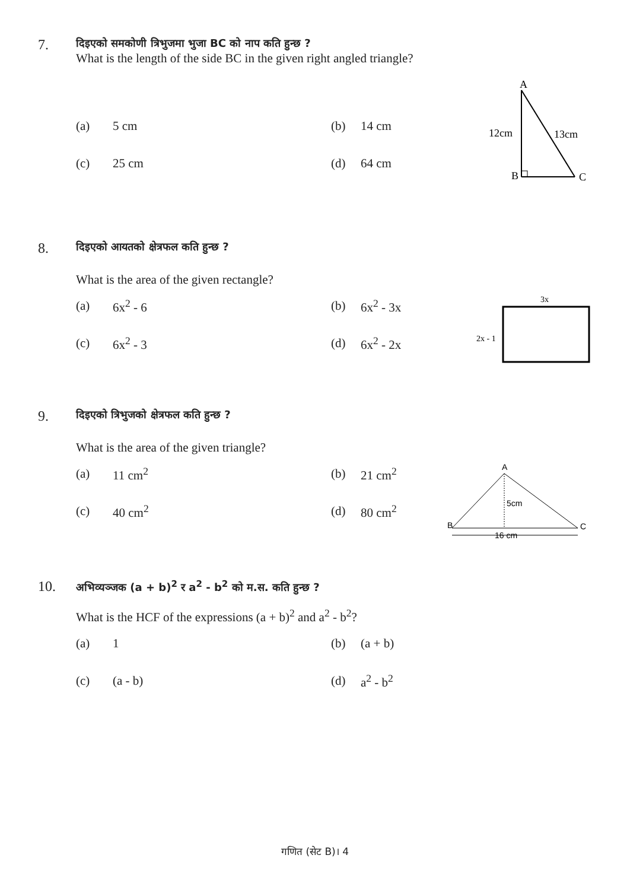7.
दिइएको समकोणी त्रिभुजमा भुजा BC को नाप कति हुन्छ ?
What is the length of the side BC in the given right angled triangle?
(a) 5 cm (b) 14 cm
(c) 25 cm (d) 64 cm
A
12cm
13cm
B
C
8.
दिइएको आयतको क्षेत्रफल कति हुन्छ ?
What is the area of the given rectangle?
(a) 6x<sup>2</sup> - 6 (b) 6x<sup>2</sup> - 3x
(c) 6x<sup>2</sup> - 3 (d) 6x<sup>2</sup> - 2x
3x
2x - 1
9.
दिइएको त्रिभुजको क्षेत्रफल कति हुन्छ ?
What is the area of the given triangle?
(a) 11 cm<sup>2</sup> (b) 21 cm<sup>2</sup>
(c) 40 cm<sup>2</sup> (d) 80 cm<sup>2</sup>
A
5cm
B
C
16 cm
10.
अभिव्यञ्जक (a + b)<sup>2</sup> र a<sup>2</sup> - b<sup>2</sup> को म.स. कति हुन्छ ?
What is the HCF of the expressions (a + b)<sup>2</sup> and a<sup>2</sup> - b<sup>2</sup>?
(a) 1 (b) (a + b)
(c) (a - b) (d) a<sup>2</sup> - b<sup>2</sup>
गणित (सेट B)। 4